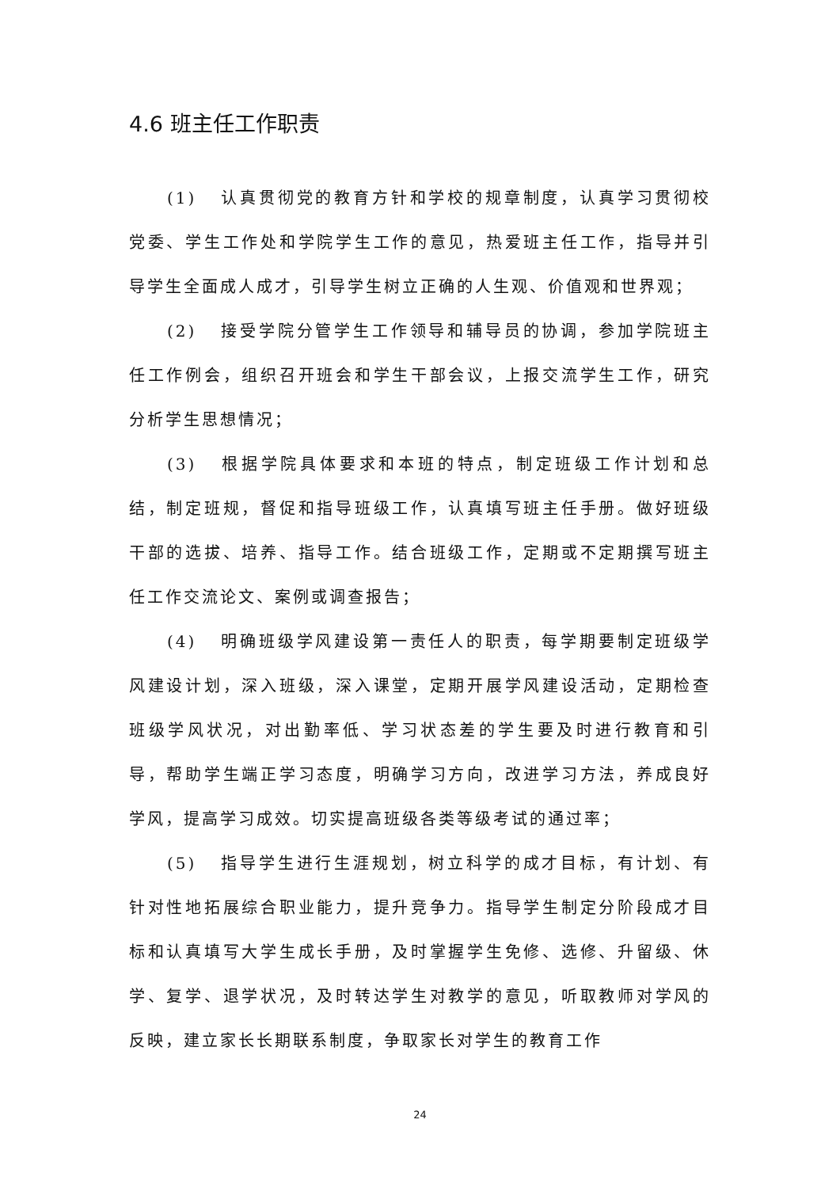4.6 班主任工作职责
(1) 认真贯彻党的教育方针和学校的规章制度，认真学习贯彻校党委、学生工作处和学院学生工作的意见，热爱班主任工作，指导并引导学生全面成人成才，引导学生树立正确的人生观、价值观和世界观；
(2) 接受学院分管学生工作领导和辅导员的协调，参加学院班主任工作例会，组织召开班会和学生干部会议，上报交流学生工作，研究分析学生思想情况；
(3) 根据学院具体要求和本班的特点，制定班级工作计划和总结，制定班规，督促和指导班级工作，认真填写班主任手册。做好班级干部的选拔、培养、指导工作。结合班级工作，定期或不定期撰写班主任工作交流论文、案例或调查报告；
(4) 明确班级学风建设第一责任人的职责，每学期要制定班级学风建设计划，深入班级，深入课堂，定期开展学风建设活动，定期检查班级学风状况，对出勤率低、学习状态差的学生要及时进行教育和引导，帮助学生端正学习态度，明确学习方向，改进学习方法，养成良好学风，提高学习成效。切实提高班级各类等级考试的通过率；
(5) 指导学生进行生涯规划，树立科学的成才目标，有计划、有针对性地拓展综合职业能力，提升竞争力。指导学生制定分阶段成才目标和认真填写大学生成长手册，及时掌握学生免修、选修、升留级、休学、复学、退学状况，及时转达学生对教学的意见，听取教师对学风的反映，建立家长长期联系制度，争取家长对学生的教育工作
24